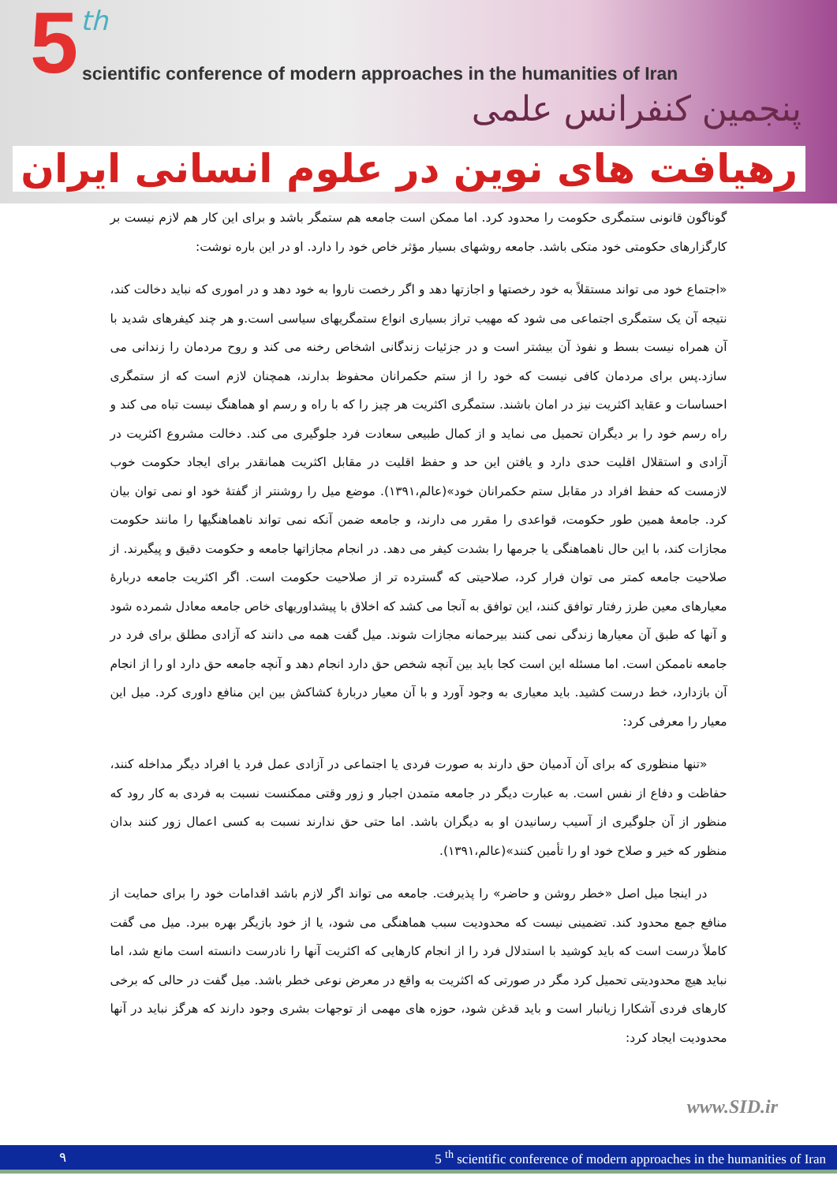5 th
scientific conference of modern approaches in the humanities of Iran
پنجمین کنفرانس علمی
رهیافت های نوین در علوم انسانی ایران
گوناگون قانونی ستمگری حکومت را محدود کرد. اما ممکن است جامعه هم ستمگر باشد و برای این کار هم لازم نیست بر کارگزارهای حکومتی خود متکی باشد. جامعه روشهای بسیار مؤثر خاص خود را دارد. او در این باره نوشت:
«اجتماع خود می تواند مستقلاً به خود رخصتها و اجازتها دهد و اگر رخصت ناروا به خود دهد و در اموری که نباید دخالت کند، نتیجه آن یک ستمگری اجتماعی می شود که مهیب تراز بسیاری انواع ستمگریهای سیاسی است.و هر چند کیفرهای شدید با آن همراه نیست بسط و نفوذ آن بیشتر است و در جزئیات زندگانی اشخاص رخنه می کند و روح مردمان را زندانی می سازد.پس برای مردمان کافی نیست که خود را از ستم حکمرانان محفوظ بدارند، همچنان لازم است که از ستمگری احساسات و عقاید اکثریت نیز در امان باشند. ستمگری اکثریت هر چیز را که با راه و رسم او هماهنگ نیست تباه می کند و راه رسم خود را بر دیگران تحمیل می نماید و از کمال طبیعی سعادت فرد جلوگیری می کند. دخالت مشروع اکثریت در آزادی و استقلال اقلیت حدی دارد و یافتن این حد و حفظ اقلیت در مقابل اکثریت همانقدر برای ایجاد حکومت خوب لازمست که حفظ افراد در مقابل ستم حکمرانان خود»(عالم،۱۳۹۱). موضع میل را روشنتر از گفتهٔ خود او نمی توان بیان کرد. جامعهٔ همین طور حکومت، قواعدی را مقرر می دارند، و جامعه ضمن آنکه نمی تواند ناهماهنگیها را مانند حکومت مجازات کند، با این حال ناهماهنگی یا جرمها را بشدت کیفر می دهد. در انجام مجازاتها جامعه و حکومت دقیق و پیگیرند. از صلاحیت جامعه کمتر می توان فرار کرد، صلاحیتی که گسترده تر از صلاحیت حکومت است. اگر اکثریت جامعه دربارهٔ معیارهای معین طرز رفتار توافق کنند، این توافق به آنجا می کشد که اخلاق با پیشداوریهای خاص جامعه معادل شمرده شود و آنها که طبق آن معیارها زندگی نمی کنند بیرحمانه مجازات شوند. میل گفت همه می دانند که آزادی مطلق برای فرد در جامعه ناممکن است. اما مسئله این است کجا باید بین آنچه شخص حق دارد انجام دهد و آنچه جامعه حق دارد او را از انجام آن بازدارد، خط درست کشید. باید معیاری به وجود آورد و با آن معیار دربارهٔ کشاکش بین این منافع داوری کرد. میل این معیار را معرفی کرد:
«تنها منظوری که برای آن آدمیان حق دارند به صورت فردی یا اجتماعی در آزادی عمل فرد یا افراد دیگر مداخله کنند، حفاظت و دفاع از نفس است. به عبارت دیگر در جامعه متمدن اجبار و زور وقتی ممکنست نسبت به فردی به کار رود که منظور از آن جلوگیری از آسیب رسانیدن او به دیگران باشد. اما حتی حق ندارند نسبت به کسی اعمال زور کنند بدان منظور که خیر و صلاح خود او را تأمین کنند»(عالم،۱۳۹۱).
در اینجا میل اصل «خطر روشن و حاضر» را پذیرفت. جامعه می تواند اگر لازم باشد اقدامات خود را برای حمایت از منافع جمع محدود کند. تضمینی نیست که محدودیت سبب هماهنگی می شود، یا از خود بازیگر بهره ببرد. میل می گفت کاملاً درست است که باید کوشید با استدلال فرد را از انجام کارهایی که اکثریت آنها را نادرست دانسته است مانع شد، اما نباید هیچ محدودیتی تحمیل کرد مگر در صورتی که اکثریت به واقع در معرض نوعی خطر باشد. میل گفت در حالی که برخی کارهای فردی آشکارا زیانبار است و باید قدغن شود، حوزه های مهمی از توجهات بشری وجود دارند که هرگز نباید در آنها محدودیت ایجاد کرد:
www.SID.ir
۹ 5 <sup>th</sup> scientific conference of modern approaches in the humanities of Iran